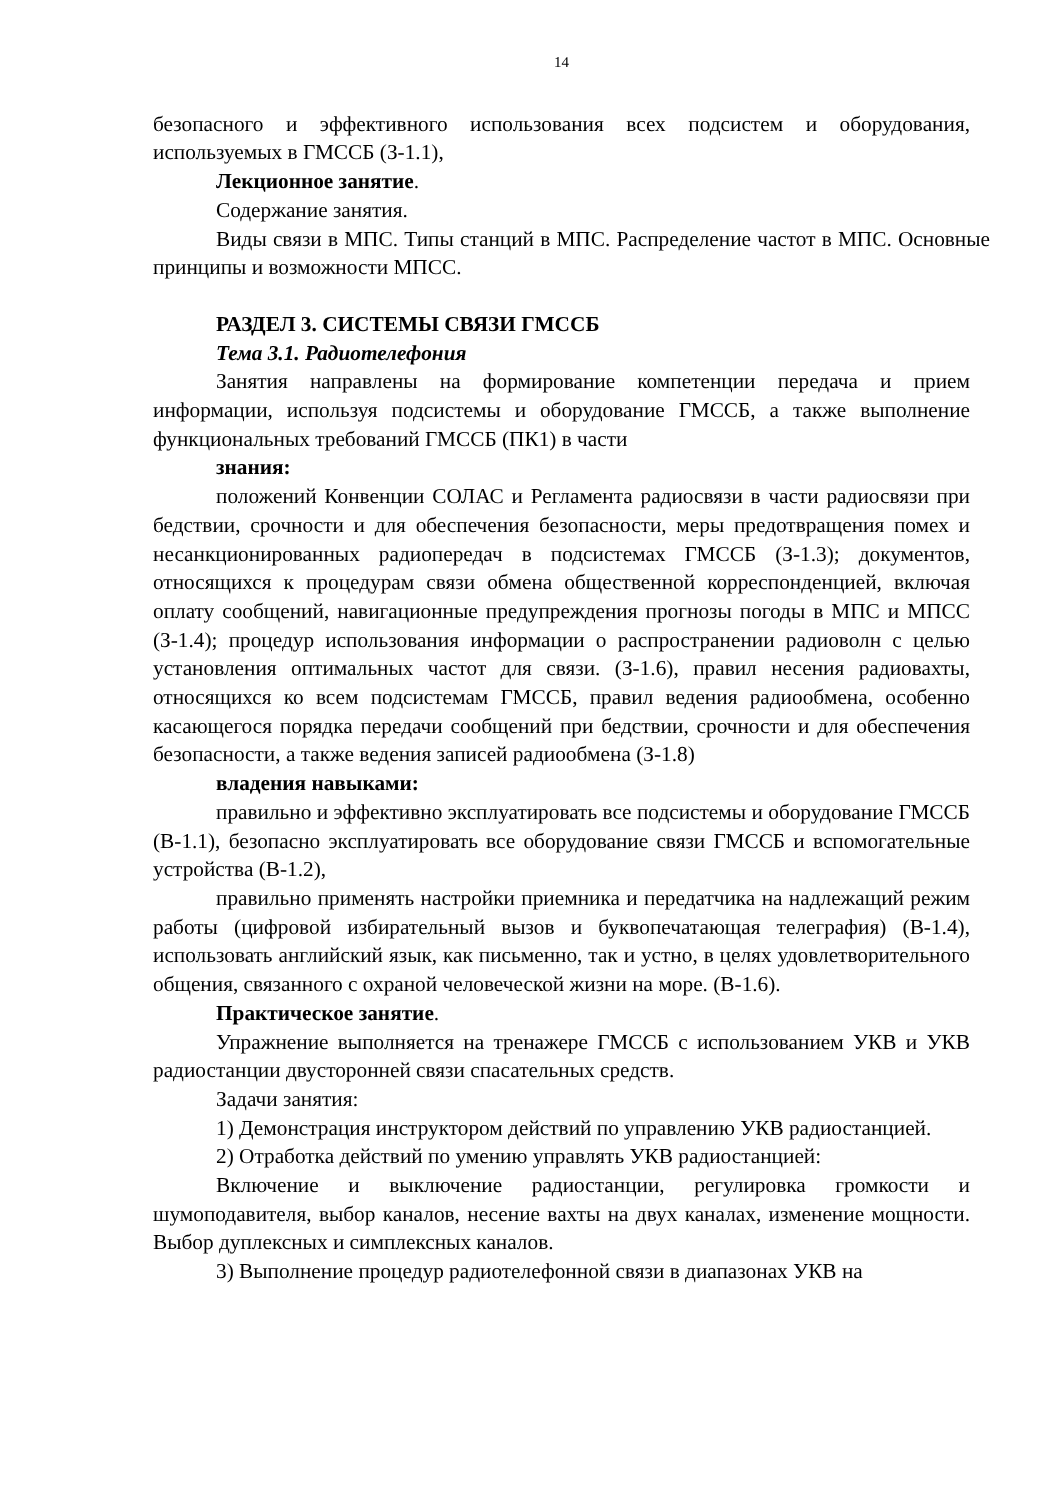14
безопасного и эффективного использования всех подсистем и оборудования, используемых в ГМССБ (З-1.1),
Лекционное занятие.
Содержание занятия.
Виды связи в МПС. Типы станций в МПС. Распределение частот в МПС. Основные принципы и возможности МПСС.
РАЗДЕЛ 3. СИСТЕМЫ СВЯЗИ ГМССБ
Тема 3.1. Радиотелефония
Занятия направлены на формирование компетенции передача и прием информации, используя подсистемы и оборудование ГМССБ, а также выполнение функциональных требований ГМССБ (ПК1) в части
знания:
положений Конвенции СОЛАС и Регламента радиосвязи в части радиосвязи при бедствии, срочности и для обеспечения безопасности, меры предотвращения помех и несанкционированных радиопередач в подсистемах ГМССБ (З-1.3); документов, относящихся к процедурам связи обмена общественной корреспонденцией, включая оплату сообщений, навигационные предупреждения прогнозы погоды в МПС и МПСС (З-1.4); процедур использования информации о распространении радиоволн с целью установления оптимальных частот для связи. (З-1.6), правил несения радиовахты, относящихся ко всем подсистемам ГМССБ, правил ведения радиообмена, особенно касающегося порядка передачи сообщений при бедствии, срочности и для обеспечения безопасности, а также ведения записей радиообмена (З-1.8)
владения навыками:
правильно и эффективно эксплуатировать все подсистемы и оборудование ГМССБ (В-1.1), безопасно эксплуатировать все оборудование связи ГМССБ и вспомогательные устройства (В-1.2),
правильно применять настройки приемника и передатчика на надлежащий режим работы (цифровой избирательный вызов и буквопечатающая телеграфия) (В-1.4), использовать английский язык, как письменно, так и устно, в целях удовлетворительного общения, связанного с охраной человеческой жизни на море. (В-1.6).
Практическое занятие.
Упражнение выполняется на тренажере ГМССБ с использованием УКВ и УКВ радиостанции двусторонней связи спасательных средств.
Задачи занятия:
1) Демонстрация инструктором действий по управлению УКВ радиостанцией.
2) Отработка действий по умению управлять УКВ радиостанцией:
Включение и выключение радиостанции, регулировка громкости и шумоподавителя, выбор каналов, несение вахты на двух каналах, изменение мощности. Выбор дуплексных и симплексных каналов.
3) Выполнение процедур радиотелефонной связи в диапазонах УКВ на